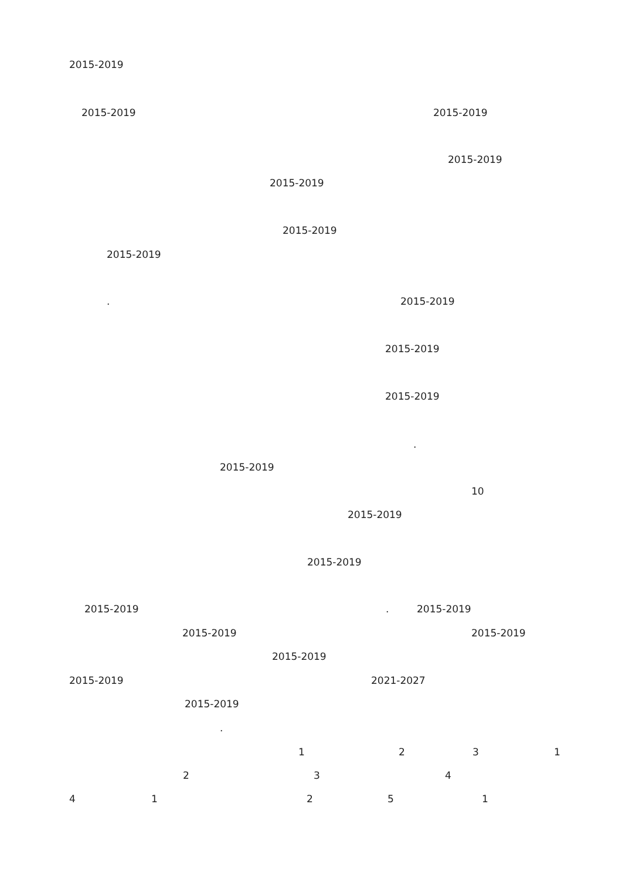2015-2019
2015-2019 2015-2019
2015-2019
2015-2019
2015-2019
2015-2019
. 2015-2019
2015-2019
2015-2019
.
2015-2019
10
2015-2019
2015-2019
2015-2019. 2015-2019
2015-2019 2015-2019
2015-2019
2015-2019 2021-2027
2015-2019
.
1231
234
41251